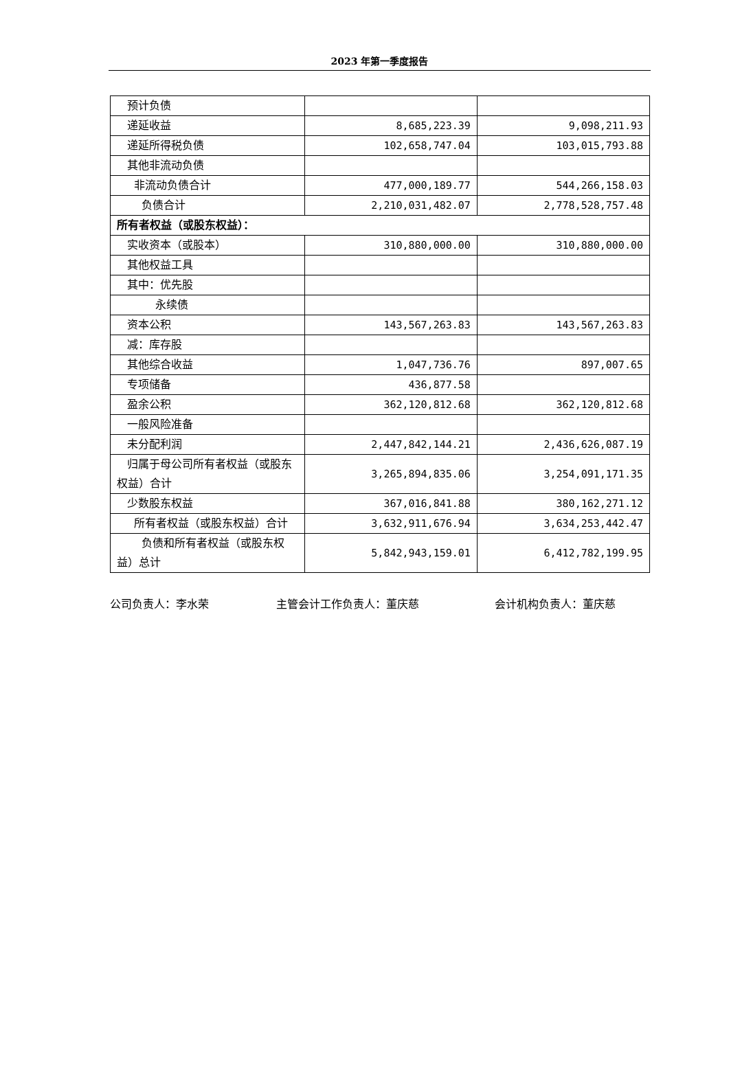2023 年第一季度报告
| 预计负债 | | |
| 递延收益 | 8,685,223.39 | 9,098,211.93 |
| 递延所得税负债 | 102,658,747.04 | 103,015,793.88 |
| 其他非流动负债 | | |
| 非流动负债合计 | 477,000,189.77 | 544,266,158.03 |
| 负债合计 | 2,210,031,482.07 | 2,778,528,757.48 |
| 所有者权益（或股东权益）： | | |
| 实收资本（或股本） | 310,880,000.00 | 310,880,000.00 |
| 其他权益工具 | | |
| 其中：优先股 | | |
| 永续债 | | |
| 资本公积 | 143,567,263.83 | 143,567,263.83 |
| 减：库存股 | | |
| 其他综合收益 | 1,047,736.76 | 897,007.65 |
| 专项储备 | 436,877.58 | |
| 盈余公积 | 362,120,812.68 | 362,120,812.68 |
| 一般风险准备 | | |
| 未分配利润 | 2,447,842,144.21 | 2,436,626,087.19 |
| 归属于母公司所有者权益（或股东权益）合计 | 3,265,894,835.06 | 3,254,091,171.35 |
| 少数股东权益 | 367,016,841.88 | 380,162,271.12 |
| 所有者权益（或股东权益）合计 | 3,632,911,676.94 | 3,634,253,442.47 |
| 负债和所有者权益（或股东权益）总计 | 5,842,943,159.01 | 6,412,782,199.95 |
公司负责人：李水荣 主管会计工作负责人：董庆慈 会计机构负责人：董庆慈